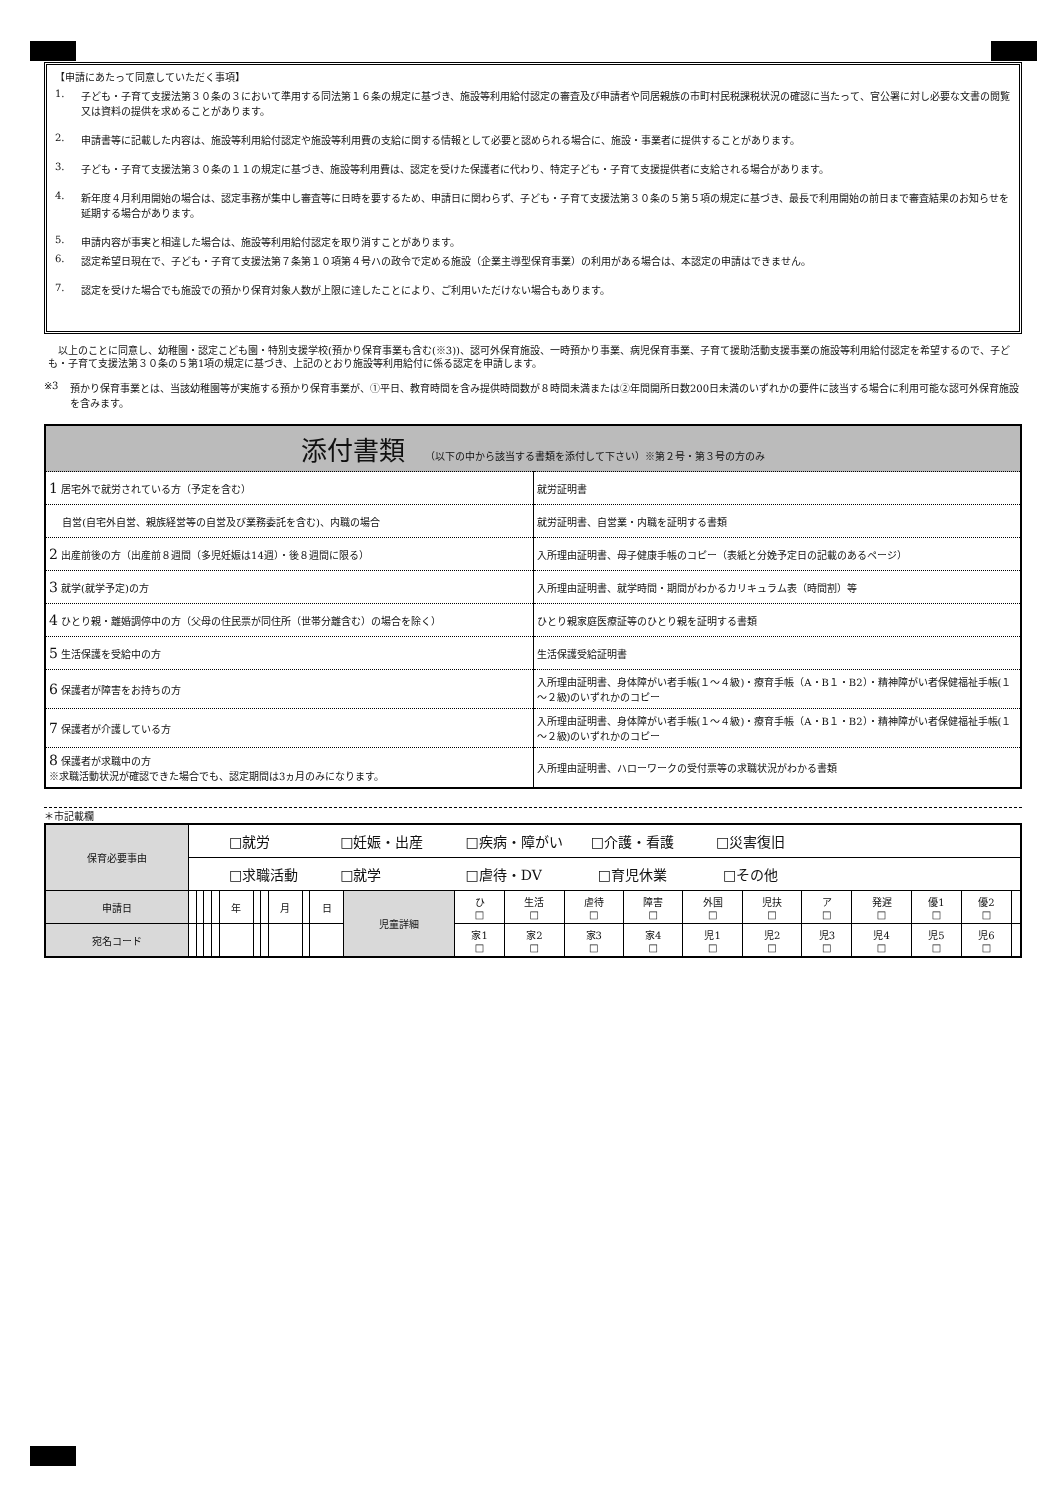【申請にあたって同意していただく事項】
1. 子ども・子育て支援法第３０条の３において準用する同法第１６条の規定に基づき、施設等利用給付認定の審査及び申請者や同居親族の市町村民税課税状況の確認に当たって、官公署に対し必要な文書の閲覧又は資料の提供を求めることがあります。
2. 申請書等に記載した内容は、施設等利用給付認定や施設等利用費の支給に関する情報として必要と認められる場合に、施設・事業者に提供することがあります。
3. 子ども・子育て支援法第３０条の１１の規定に基づき、施設等利用費は、認定を受けた保護者に代わり、特定子ども・子育て支援提供者に支給される場合があります。
4. 新年度４月利用開始の場合は、認定事務が集中し審査等に日時を要するため、申請日に関わらず、子ども・子育て支援法第３０条の５第５項の規定に基づき、最長で利用開始の前日まで審査結果のお知らせを延期する場合があります。
5. 申請内容が事実と相違した場合は、施設等利用給付認定を取り消すことがあります。
6. 認定希望日現在で、子ども・子育て支援法第７条第１０項第４号ハの政令で定める施設（企業主導型保育事業）の利用がある場合は、本認定の申請はできません。
7. 認定を受けた場合でも施設での預かり保育対象人数が上限に達したことにより、ご利用いただけない場合もあります。
　以上のことに同意し、幼稚園・認定こども園・特別支援学校(預かり保育事業も含む(※3))、認可外保育施設、一時預かり事業、病児保育事業、子育て援助活動支援事業の施設等利用給付認定を希望するので、子ども・子育て支援法第３０条の５第1項の規定に基づき、上記のとおり施設等利用給付に係る認定を申請します。
※3 預かり保育事業とは、当該幼稚園等が実施する預かり保育事業が、①平日、教育時間を含み提供時間数が８時間未満または②年間開所日数200日未満のいずれかの要件に該当する場合に利用可能な認可外保育施設を含みます。
| 添付書類 （以下の中から該当する書類を添付して下さい）※第２号・第３号の方のみ | |
| 1 居宅外で就労されている方（予定を含む） | 就労証明書 |
| 自営(自宅外自営、親族経営等の自営及び業務委託を含む)、内職の場合 | 就労証明書、自営業・内職を証明する書類 |
| 2 出産前後の方（出産前８週間（多児妊娠は14週）・後８週間に限る） | 入所理由証明書、母子健康手帳のコピー（表紙と分娩予定日の記載のあるページ） |
| 3 就学(就学予定)の方 | 入所理由証明書、就学時間・期間がわかるカリキュラム表（時間割）等 |
| 4 ひとり親・離婚調停中の方（父母の住民票が同住所（世帯分離含む）の場合を除く） | ひとり親家庭医療証等のひとり親を証明する書類 |
| 5 生活保護を受給中の方 | 生活保護受給証明書 |
| 6 保護者が障害をお持ちの方 | 入所理由証明書、身体障がい者手帳(１～４級)・療育手帳（A・B１・B2）・精神障がい者保健福祉手帳(１～２級)のいずれかのコピー |
| 7 保護者が介護している方 | 入所理由証明書、身体障がい者手帳(１～４級)・療育手帳（A・B１・B2）・精神障がい者保健福祉手帳(１～２級)のいずれかのコピー |
| 8 保護者が求職中の方 ※求職活動状況が確認できた場合でも、認定期間は3ヵ月のみになります。 | 入所理由証明書、ハローワークの受付票等の求職状況がわかる書類 |
＊市記載欄
| 保育必要事由 | □就労 □妊娠・出産 □疾病・障がい □介護・看護 □災害復旧 | | | | | | | | | | | | | | | | | | | | | |
| | □求職活動 □就学 □虐待・DV □育児休業 □その他 | | | | | | | | | | | | | | | | | | | | | |
| 申請日 | | | | | 年 | | | 月 | | 日 | 児童詳細 | ひ □ | 生活 □ | 虐待 □ | 障害 □ | 外国 □ | 児扶 □ | ア □ | 発遅 □ | 優1 □ | 優2 □ | |
| 宛名コード | | | | | | | | | | | | 家1 □ | 家2 □ | 家3 □ | 家4 □ | 児1 □ | 児2 □ | 児3 □ | 児4 □ | 児5 □ | 児6 □ | |